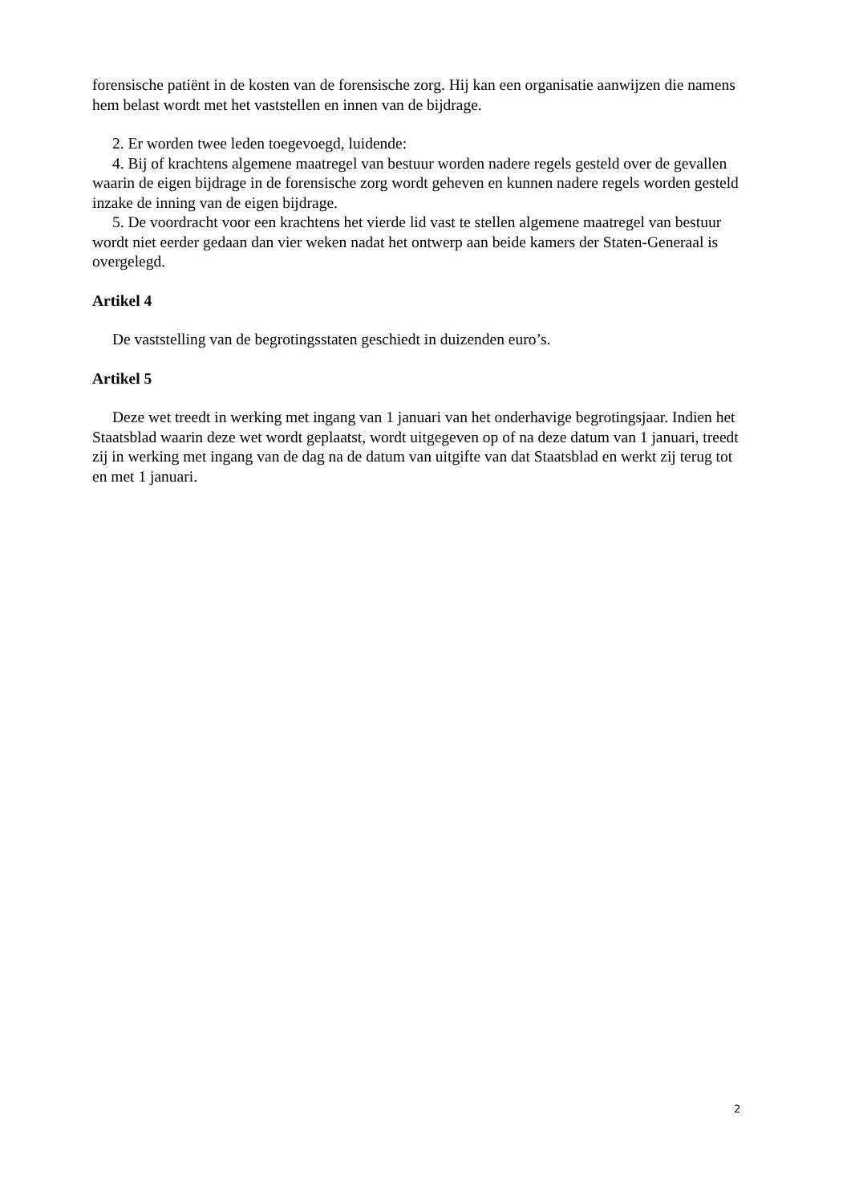forensische patiënt in de kosten van de forensische zorg. Hij kan een organisatie aanwijzen die namens hem belast wordt met het vaststellen en innen van de bijdrage.
2. Er worden twee leden toegevoegd, luidende:
4. Bij of krachtens algemene maatregel van bestuur worden nadere regels gesteld over de gevallen waarin de eigen bijdrage in de forensische zorg wordt geheven en kunnen nadere regels worden gesteld inzake de inning van de eigen bijdrage.
5. De voordracht voor een krachtens het vierde lid vast te stellen algemene maatregel van bestuur wordt niet eerder gedaan dan vier weken nadat het ontwerp aan beide kamers der Staten-Generaal is overgelegd.
Artikel 4
De vaststelling van de begrotingsstaten geschiedt in duizenden euro’s.
Artikel 5
Deze wet treedt in werking met ingang van 1 januari van het onderhavige begrotingsjaar. Indien het Staatsblad waarin deze wet wordt geplaatst, wordt uitgegeven op of na deze datum van 1 januari, treedt zij in werking met ingang van de dag na de datum van uitgifte van dat Staatsblad en werkt zij terug tot en met 1 januari.
2